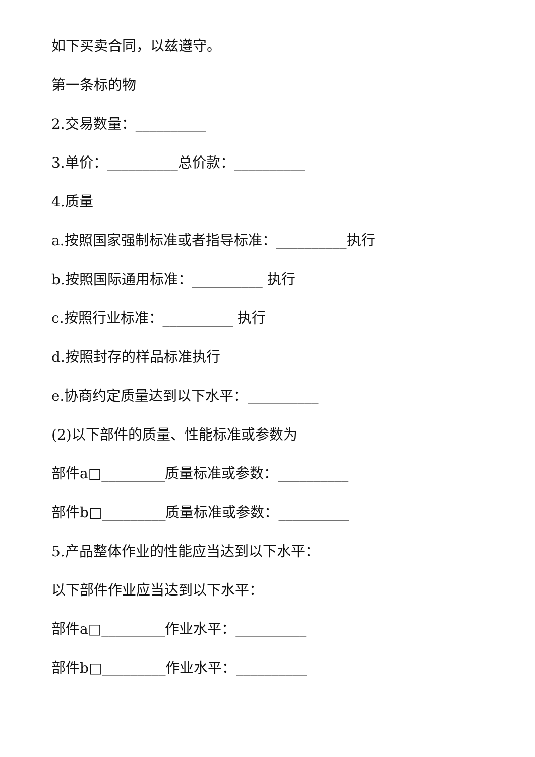如下买卖合同，以兹遵守。
第一条标的物
2.交易数量：__________
3.单价：__________总价款：__________
4.质量
a.按照国家强制标准或者指导标准：__________执行
b.按照国际通用标准：__________ 执行
c.按照行业标准：__________ 执行
d.按照封存的样品标准执行
e.协商约定质量达到以下水平：__________
(2)以下部件的质量、性能标准或参数为
部件a□_________质量标准或参数：__________
部件b□_________质量标准或参数：__________
5.产品整体作业的性能应当达到以下水平：
以下部件作业应当达到以下水平：
部件a□_________作业水平：__________
部件b□_________作业水平：__________